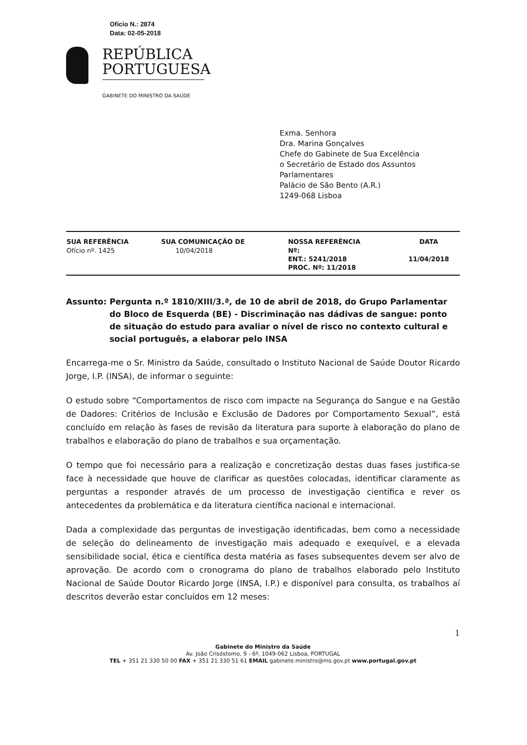Ofício N.: 2874
Data: 02-05-2018
REPÚBLICA
PORTUGUESA
GABINETE DO MINISTRO DA SAÚDE
Exma. Senhora
Dra. Marina Gonçalves
Chefe do Gabinete de Sua Excelência
o Secretário de Estado dos Assuntos
Parlamentares
Palácio de São Bento (A.R.)
1249-068 Lisboa
| SUA REFERÊNCIA | SUA COMUNICAÇÃO DE | NOSSA REFERÊNCIA | DATA |
| --- | --- | --- | --- |
| Ofício nº. 1425 | 10/04/2018 | Nº: ENT.: 5241/2018 PROC. Nº: 11/2018 | 11/04/2018 |
Assunto: Pergunta n.º 1810/XIII/3.ª, de 10 de abril de 2018, do Grupo Parlamentar do Bloco de Esquerda (BE) - Discriminação nas dádivas de sangue: ponto de situação do estudo para avaliar o nível de risco no contexto cultural e social português, a elaborar pelo INSA
Encarrega-me o Sr. Ministro da Saúde, consultado o Instituto Nacional de Saúde Doutor Ricardo Jorge, I.P. (INSA), de informar o seguinte:
O estudo sobre “Comportamentos de risco com impacte na Segurança do Sangue e na Gestão de Dadores: Critérios de Inclusão e Exclusão de Dadores por Comportamento Sexual”, está concluído em relação às fases de revisão da literatura para suporte à elaboração do plano de trabalhos e elaboração do plano de trabalhos e sua orçamentação.
O tempo que foi necessário para a realização e concretização destas duas fases justifica-se face à necessidade que houve de clarificar as questões colocadas, identificar claramente as perguntas a responder através de um processo de investigação científica e rever os antecedentes da problemática e da literatura científica nacional e internacional.
Dada a complexidade das perguntas de investigação identificadas, bem como a necessidade de seleção do delineamento de investigação mais adequado e exequível, e a elevada sensibilidade social, ética e científica desta matéria as fases subsequentes devem ser alvo de aprovação. De acordo com o cronograma do plano de trabalhos elaborado pelo Instituto Nacional de Saúde Doutor Ricardo Jorge (INSA, I.P.) e disponível para consulta, os trabalhos aí descritos deverão estar concluídos em 12 meses:
1
Gabinete do Ministro da Saúde
Av. João Crisóstomo, 9 - 6º, 1049-062 Lisboa, PORTUGAL
TEL + 351 21 330 50 00 FAX + 351 21 330 51 61 EMAIL gabinete.ministro@ms.gov.pt www.portugal.gov.pt